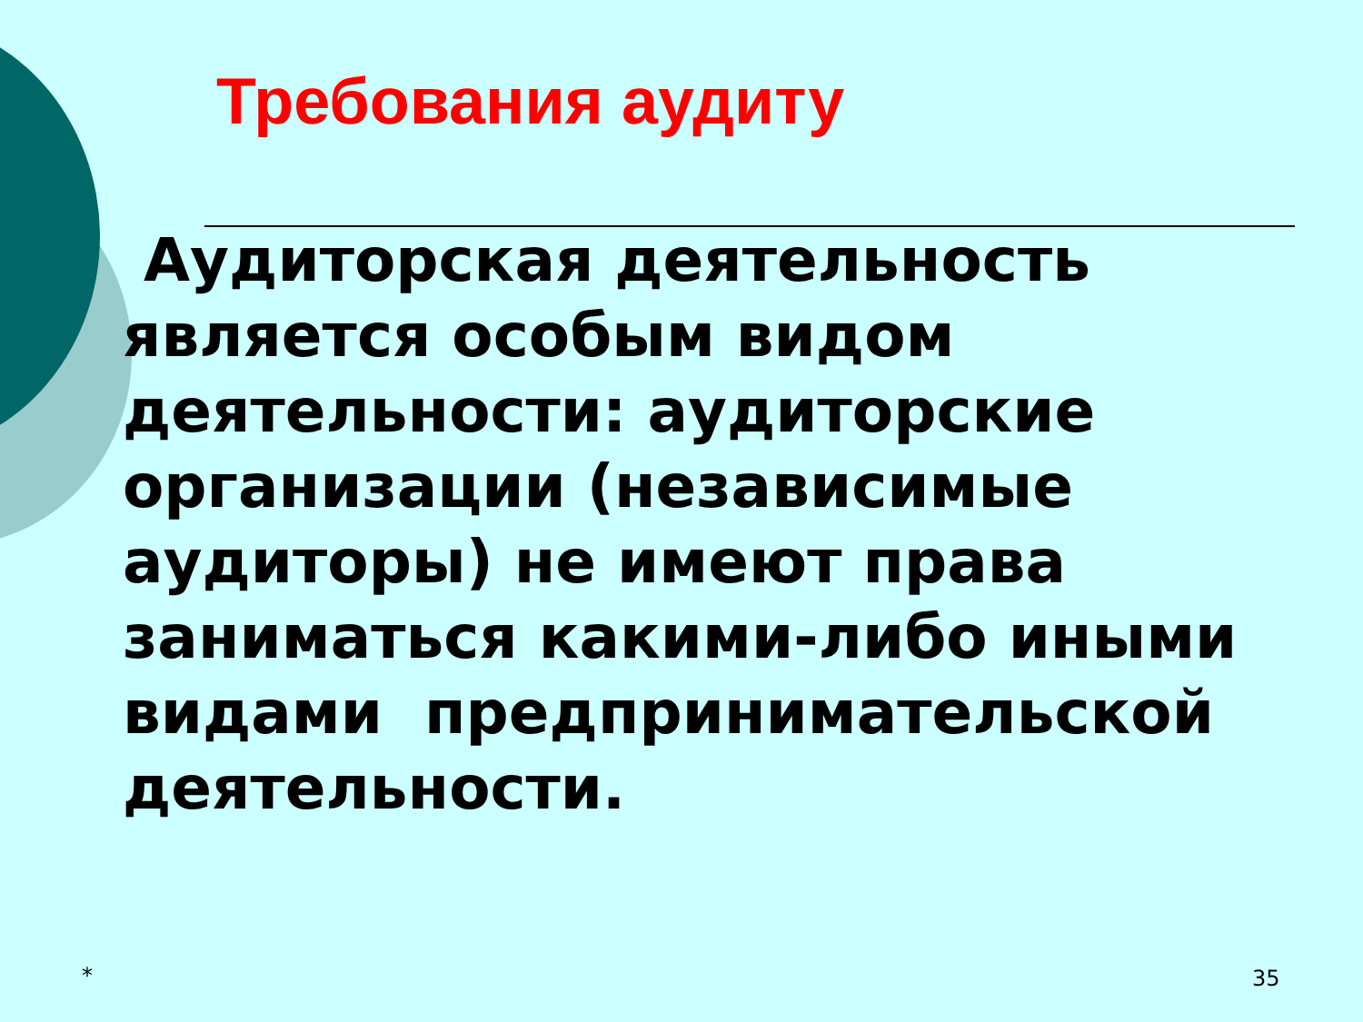Требования аудиту
Аудиторская деятельность является особым видом деятельности: аудиторские организации (независимые аудиторы) не имеют права заниматься какими-либо иными видами предпринимательской деятельности.
* 35